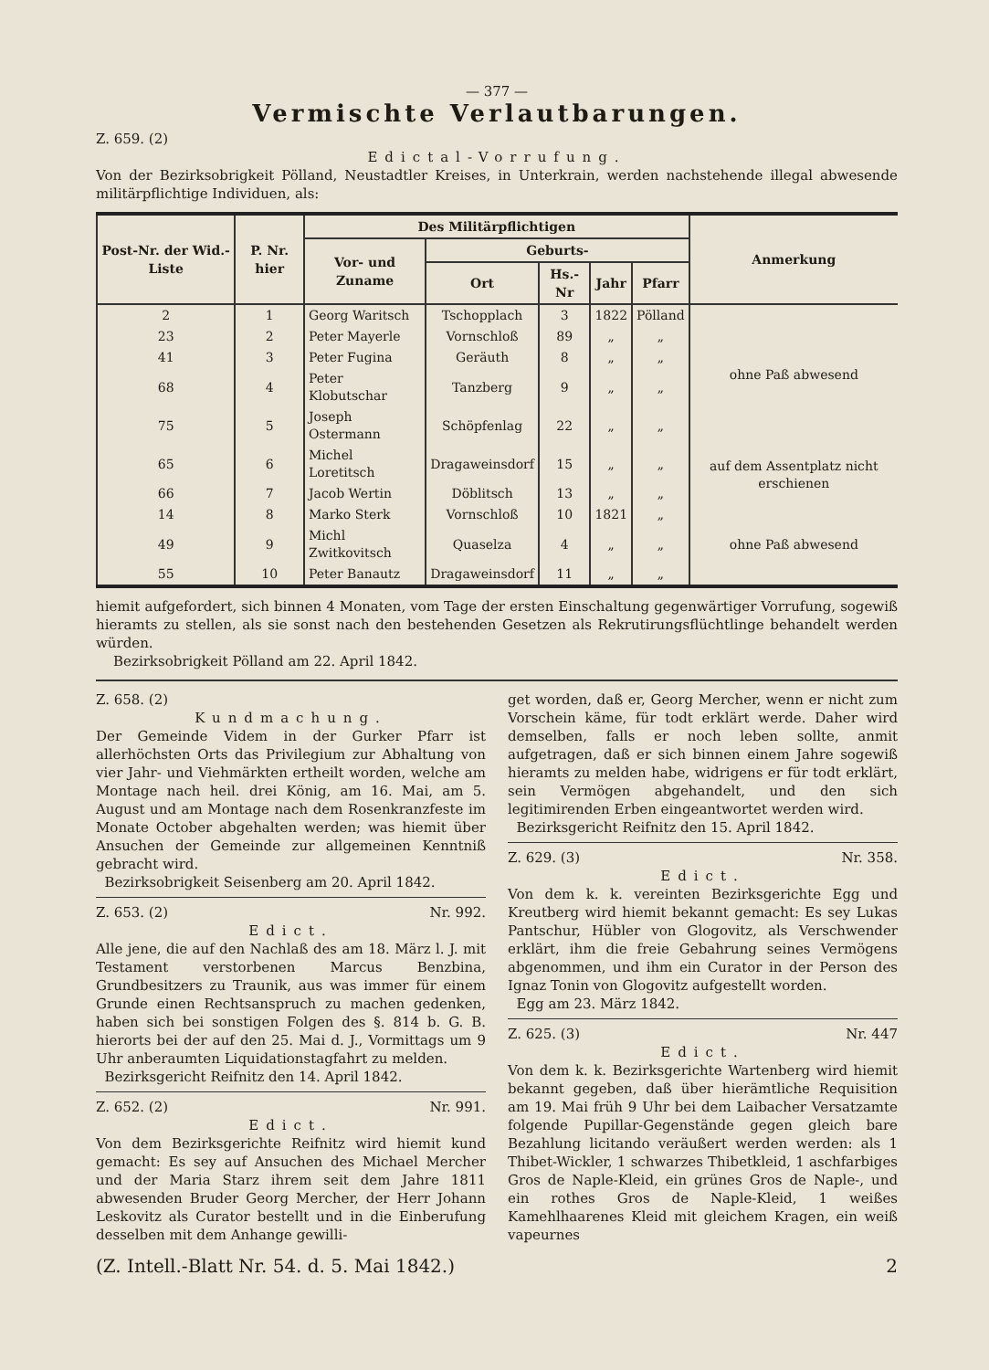— 377 —
Vermischte Verlautbarungen.
Z. 659. (2)
Edictal-Vorrufung.
Von der Bezirksobrigkeit Pölland, Neustadtler Kreises, in Unterkrain, werden nachstehende illegal abwesende militärpflichtige Individuen, als:
| Post-Nr. der Wid.-Liste | P. Nr. hier | Des Militärpflichtigen | | | | | Anmerkung |
| --- | --- | --- | --- | --- | --- | --- | --- |
| | | Vor- und Zuname | Geburts- | | | | |
| | | | Ort | Hs.-Nr | Jahr | Pfarr | |
| 2 | 1 | Georg Waritsch | Tschopplach | 3 | 1822 | Pölland | ohne Paß abwesend |
| 23 | 2 | Peter Mayerle | Vornschloß | 89 | „ | „ | |
| 41 | 3 | Peter Fugina | Geräuth | 8 | „ | „ | |
| 68 | 4 | Peter Klobutschar | Tanzberg | 9 | „ | „ | |
| 75 | 5 | Joseph Ostermann | Schöpfenlag | 22 | „ | „ | |
| 65 | 6 | Michel Loretitsch | Dragaweinsdorf | 15 | „ | „ | auf dem Assentplatz nicht erschienen |
| 66 | 7 | Jacob Wertin | Döblitsch | 13 | „ | „ | |
| 14 | 8 | Marko Sterk | Vornschloß | 10 | 1821 | „ | ohne Paß abwesend |
| 49 | 9 | Michl Zwitkovitsch | Quaselza | 4 | „ | „ | |
| 55 | 10 | Peter Banautz | Dragaweinsdorf | 11 | „ | „ | |
hiemit aufgefordert, sich binnen 4 Monaten, vom Tage der ersten Einschaltung gegenwärtiger Vorrufung, sogewiß hieramts zu stellen, als sie sonst nach den bestehenden Gesetzen als Rekrutirungsflüchtlinge behandelt werden würden.
Bezirksobrigkeit Pölland am 22. April 1842.
Z. 658. (2)
Kundmachung.
Der Gemeinde Videm in der Gurker Pfarr ist allerhöchsten Orts das Privilegium zur Abhaltung von vier Jahr- und Viehmärkten ertheilt worden, welche am Montage nach heil. drei König, am 16. Mai, am 5. August und am Montage nach dem Rosenkranzfeste im Monate October abgehalten werden; was hiemit über Ansuchen der Gemeinde zur allgemeinen Kenntniß gebracht wird.
Bezirksobrigkeit Seisenberg am 20. April 1842.
Z. 653. (2) Nr. 992.
Edict.
Alle jene, die auf den Nachlaß des am 18. März l. J. mit Testament verstorbenen Marcus Benzbina, Grundbesitzers zu Traunik, aus was immer für einem Grunde einen Rechtsanspruch zu machen gedenken, haben sich bei sonstigen Folgen des §. 814 b. G. B. hierorts bei der auf den 25. Mai d. J., Vormittags um 9 Uhr anberaumten Liquidationstagfahrt zu melden.
Bezirksgericht Reifnitz den 14. April 1842.
Z. 652. (2) Nr. 991.
Edict.
Von dem Bezirksgerichte Reifnitz wird hiemit kund gemacht: Es sey auf Ansuchen des Michael Mercher und der Maria Starz ihrem seit dem Jahre 1811 abwesenden Bruder Georg Mercher, der Herr Johann Leskovitz als Curator bestellt und in die Einberufung desselben mit dem Anhange gewilli-
get worden, daß er, Georg Mercher, wenn er nicht zum Vorschein käme, für todt erklärt werde. Daher wird demselben, falls er noch leben sollte, anmit aufgetragen, daß er sich binnen einem Jahre sogewiß hieramts zu melden habe, widrigens er für todt erklärt, sein Vermögen abgehandelt, und den sich legitimirenden Erben eingeantwortet werden wird.
Bezirksgericht Reifnitz den 15. April 1842.
Z. 629. (3) Nr. 358.
Edict.
Von dem k. k. vereinten Bezirksgerichte Egg und Kreutberg wird hiemit bekannt gemacht: Es sey Lukas Pantschur, Hübler von Glogovitz, als Verschwender erklärt, ihm die freie Gebahrung seines Vermögens abgenommen, und ihm ein Curator in der Person des Ignaz Tonin von Glogovitz aufgestellt worden.
Egg am 23. März 1842.
Z. 625. (3) Nr. 447
Edict.
Von dem k. k. Bezirksgerichte Wartenberg wird hiemit bekannt gegeben, daß über hierämtliche Requisition am 19. Mai früh 9 Uhr bei dem Laibacher Versatzamte folgende Pupillar-Gegenstände gegen gleich bare Bezahlung licitando veräußert werden werden: als 1 Thibet-Wickler, 1 schwarzes Thibetkleid, 1 aschfarbiges Gros de Naple-Kleid, ein grünes Gros de Naple-, und ein rothes Gros de Naple-Kleid, 1 weißes Kamehlhaarenes Kleid mit gleichem Kragen, ein weiß vapeurnes
(Z. Intell.-Blatt Nr. 54. d. 5. Mai 1842.) 2